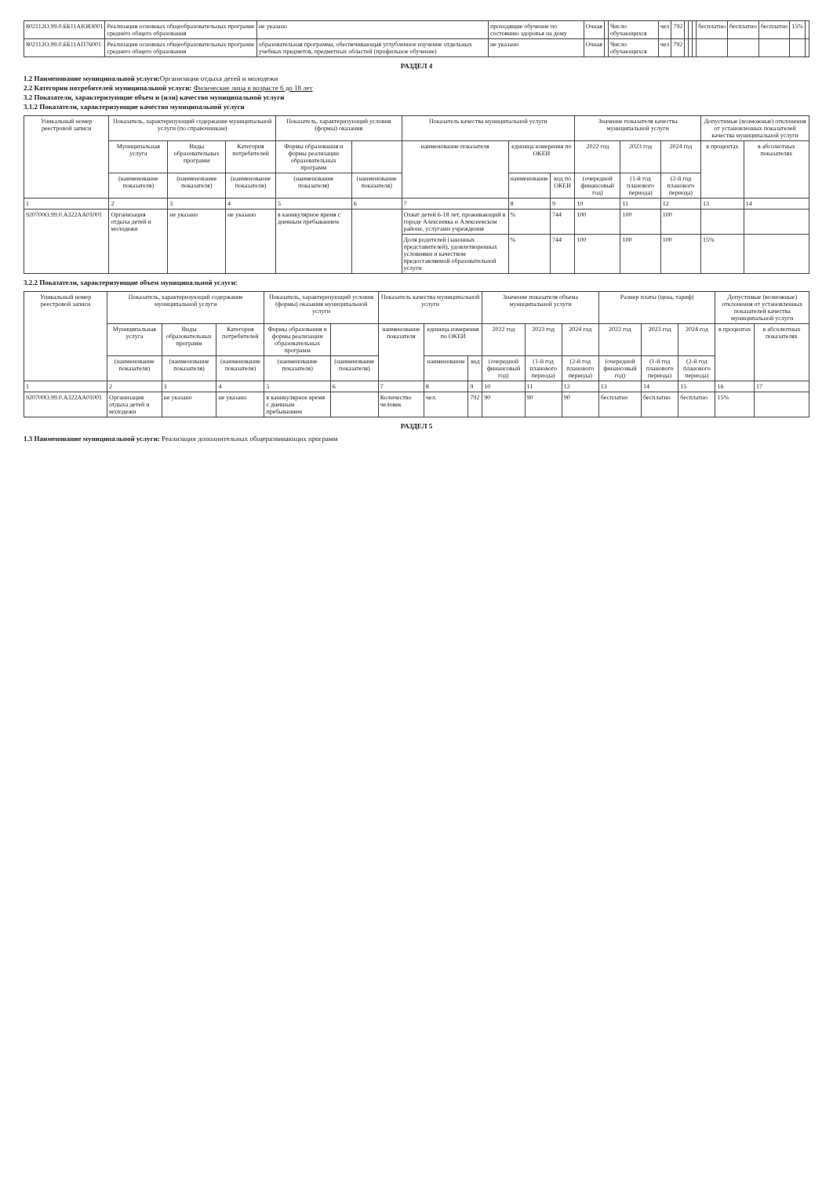| 802112О.99.0.ББ11АЮ83001 | Реализация основных общеобразовательных программ среднего общего образования | не указано | проходящие обучение по состоянию здоровья на дому | Очная | | Число обучающихся | чел | 792 | | | | бесплатно | бесплатно | бесплатно | 15% | |
| 802112О.99.0.ББ11АП76001 | Реализация основных общеобразовательных программ среднего общего образования | образовательная программа, обеспечивающая углубленное изучение отдельных учебных предметов, предметных областей (профильное обучение) | не указано | Очная | | Число обучающихся | чел | 792 | | | | | | | | |
РАЗДЕЛ 4
1.2 Наименование муниципальной услуги: Организация отдыха детей и молодежи
2.2 Категории потребителей муниципальной услуги: Физические лица в возрасте 6 до 18 лет
3.2 Показатели, характеризующие объем и (или) качество муниципальной услуги
3.1.2 Показатели, характеризующие качество муниципальной услуги
| Уникальный номер реестровой записи | Показатель, характеризующий содержание муниципальной услуги (по справочникам) | | | Показатель, характеризующий условия (формы) оказания | | Показатель качества муниципальной услуги | | | Значение показателя качества муниципальной услуги | | | Допустимые (возможные) отклонения от установленных показателей качества муниципальной услуги | |
| --- | --- | --- | --- | --- | --- | --- | --- | --- | --- | --- | --- | --- | --- |
| | Муниципальная услуга | Виды образовательных программ | Категория потребителей | Формы образования и формы реализации образовательных программ | | наименование показателя | единица измерения по ОКЕИ | | 2022 год | 2023 год | 2024 год | в процентах | в абсолютных показателях |
| | (наименование показателя) | (наименование показателя) | (наименование показателя) | (наименование показателя) | (наименование показателя) | | наименование | код по ОКЕИ | (очередной финансовый год) | (1-й год планового периода) | (2-й год планового периода) | | |
| 1 | 2 | 3 | 4 | 5 | 6 | 7 | 8 | 9 | 10 | 11 | 12 | 13 | 14 |
| 920700О.99.0.А322АА01001 | Организация отдыха детей и молодежи | не указано | не указано | в каникулярное время с дневным пребыванием | | Охват детей 6-18 лет, проживающий в городе Алексеевка и Алексеевском районе, услугами учреждения | % | 744 | 100 | 100 | 100 | | |
| | | | | | | Доля родителей (законных представителей), удовлетворенных условиями и качеством предоставляемой образовательной услуги | % | 744 | 100 | 100 | 100 | 15% | |
3.2.2 Показатели, характеризующие объем муниципальной услуги:
| Уникальный номер реестровой записи | Показатель, характеризующий содержание муниципальной услуги | | | Показатель, характеризующий условия (формы) оказания муниципальной услуги | | Показатель качества муниципальной услуги | | | Значение показателя объема муниципальной услуги | | | Размер платы (цена, тариф) | | | Допустимые (возможные) отклонения от установленных показателей качества муниципальной услуги | |
| --- | --- | --- | --- | --- | --- | --- | --- | --- | --- | --- | --- | --- | --- | --- | --- | --- |
| | Муниципальная услуга | Виды образовательных программ | Категория потребителей | Формы образования и формы реализации образовательных программ | | наименование показателя | единица измерения по ОКЕИ | | 2022 год | 2023 год | 2024 год | 2022 год | 2023 год | 2024 год | в процентах | в абсолютных показателях |
| | (наименование показателя) | (наименование показателя) | (наименование показателя) | (наименование показателя) | (наименование показателя) | | наименование | код | (очередной финансовый год) | (1-й год планового периода) | (2-й год планового периода) | (очередной финансовый год) | (1-й год планового периода) | (2-й год планового периода) | | |
| 1 | 2 | 3 | 4 | 5 | 6 | 7 | 8 | 9 | 10 | 11 | 12 | 13 | 14 | 15 | 16 | 17 |
| 920700О.99.0.А322АА01001 | Организация отдыха детей и молодежи | не указано | не указано | в каникулярное время с дневным пребыванием | | Количество человек | чел. | 792 | 90 | 90 | 90 | бесплатно | бесплатно | бесплатно | 15% | |
РАЗДЕЛ 5
1.3 Наименование муниципальной услуги: Реализация дополнительных общеразвивающих программ